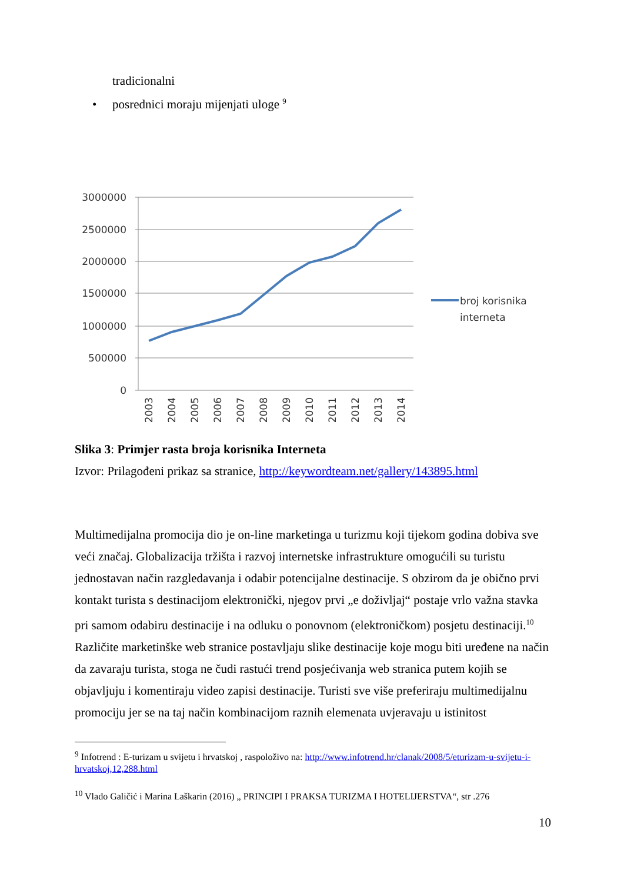tradicionalni
• posrednici moraju mijenjati uloge <sup>9</sup>
3000000
2500000
2000000
1500000
1000000
500000
0
2003
2004
2005
2006
2007
2008
2009
2010
2011
2012
2013
2014
broj korisnika
interneta
Slika 3: Primjer rasta broja korisnika Interneta
Izvor: Prilagođeni prikaz sa stranice, http://keywordteam.net/gallery/143895.html
Multimedijalna promocija dio je on-line marketinga u turizmu koji tijekom godina dobiva sve veći značaj. Globalizacija tržišta i razvoj internetske infrastrukture omogućili su turistu jednostavan način razgledavanja i odabir potencijalne destinacije. S obzirom da je obično prvi kontakt turista s destinacijom elektronički, njegov prvi „e doživljaj“ postaje vrlo važna stavka pri samom odabiru destinacije i na odluku o ponovnom (elektroničkom) posjetu destinaciji.<sup>10</sup> Različite marketinške web stranice postavljaju slike destinacije koje mogu biti uređene na način da zavaraju turista, stoga ne čudi rastući trend posjećivanja web stranica putem kojih se objavljuju i komentiraju video zapisi destinacije. Turisti sve više preferiraju multimedijalnu promociju jer se na taj način kombinacijom raznih elemenata uvjeravaju u istinitost
<sup>9</sup> Infotrend : E-turizam u svijetu i hrvatskoj , raspoloživo na: http://www.infotrend.hr/clanak/2008/5/eturizam-u-svijetu-i-hrvatskoj,12,288.html
<sup>10</sup> Vlado Galičić i Marina Laškarin (2016) „ PRINCIPI I PRAKSA TURIZMA I HOTELIJERSTVA“, str .276
10